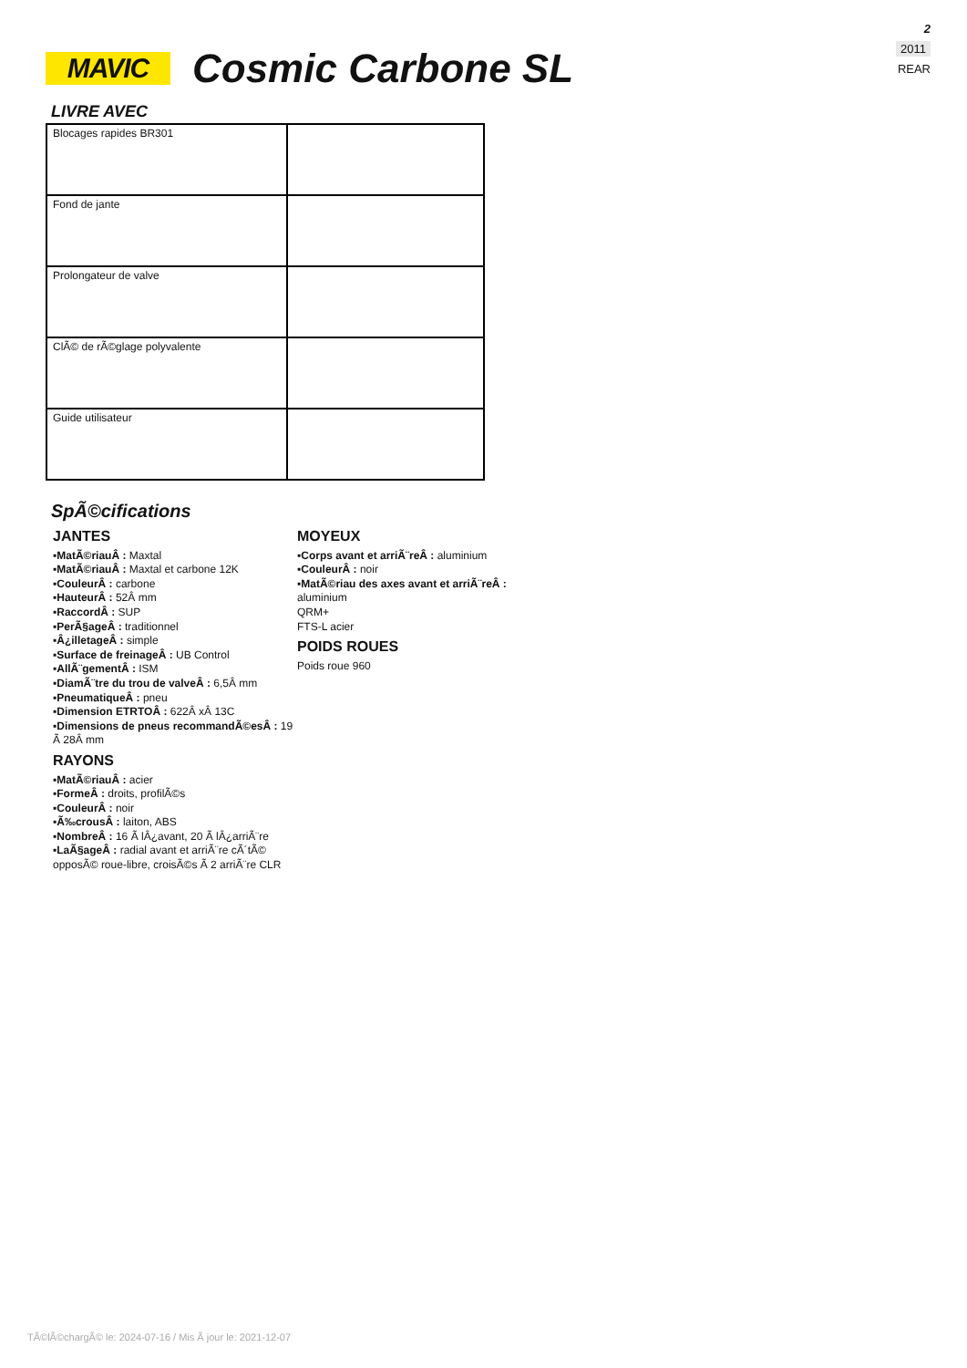MAVIC
Cosmic Carbone SL
2
2011
REAR
LIVRE AVEC
| Blocages rapides BR301 | |
| Fond de jante | |
| Prolongateur de valve | |
| ClÃ© de rÃ©glage polyvalente | |
| Guide utilisateur | |
SpÃ©cifications
JANTES
▪MatÃ©riauÂ : Maxtal
▪MatÃ©riauÂ : Maxtal et carbone 12K
▪CouleurÂ : carbone
▪HauteurÂ : 52Â mm
▪RaccordÂ : SUP
▪PerÃ§ageÂ : traditionnel
▪Â¿illetageÂ : simple
▪Surface de freinageÂ : UB Control
▪AllÃ¨gementÂ : ISM
▪DiamÃ¨tre du trou de valveÂ : 6,5Â mm
▪PneumatiqueÂ : pneu
▪Dimension ETRTOÂ : 622Â xÂ 13C
▪Dimensions de pneus recommandÃ©esÂ : 19 Ã 28Â mm
RAYONS
▪MatÃ©riauÂ : acier
▪FormeÂ : droits, profilÃ©s
▪CouleurÂ : noir
▪Ã‰crousÂ : laiton, ABS
▪NombreÂ : 16 Ã lÂ¿avant, 20 Ã lÂ¿arriÃ¨re
▪LaÃ§ageÂ : radial avant et arriÃ¨re cÃ´tÃ© opposÃ© roue-libre, croisÃ©s Ã 2 arriÃ¨re CLR
MOYEUX
▪Corps avant et arriÃ¨reÂ : aluminium
▪CouleurÂ : noir
▪MatÃ©riau des axes avant et arriÃ¨reÂ :
aluminium
QRM+
FTS-L acier
POIDS ROUES
Poids roue 960
TÃ©lÃ©chargÃ© le: 2024-07-16 / Mis Ã jour le: 2021-12-07